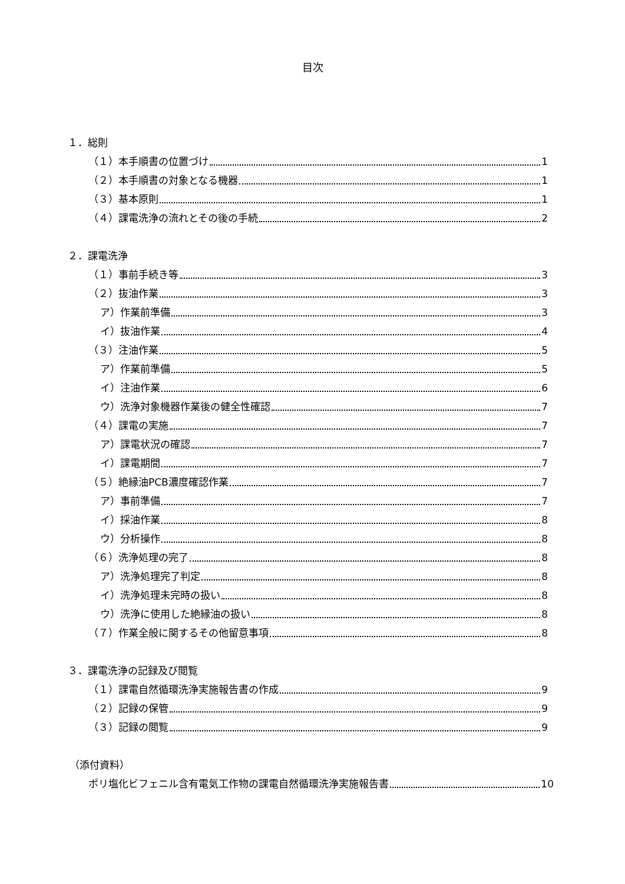目次
１．総則
（１）本手順書の位置づけ 1
（２）本手順書の対象となる機器 1
（３）基本原則 1
（４）課電洗浄の流れとその後の手続 2
２．課電洗浄
（１）事前手続き等 3
（２）抜油作業 3
ア）作業前準備 3
イ）抜油作業 4
（３）注油作業 5
ア）作業前準備 5
イ）注油作業 6
ウ）洗浄対象機器作業後の健全性確認 7
（４）課電の実施 7
ア）課電状況の確認 7
イ）課電期間 7
（５）絶縁油PCB濃度確認作業 7
ア）事前準備 7
イ）採油作業 8
ウ）分析操作 8
（６）洗浄処理の完了 8
ア）洗浄処理完了判定 8
イ）洗浄処理未完時の扱い 8
ウ）洗浄に使用した絶縁油の扱い 8
（７）作業全般に関するその他留意事項 8
３．課電洗浄の記録及び閲覧
（１）課電自然循環洗浄実施報告書の作成 9
（２）記録の保管 9
（３）記録の閲覧 9
（添付資料）
ポリ塩化ビフェニル含有電気工作物の課電自然循環洗浄実施報告書 10